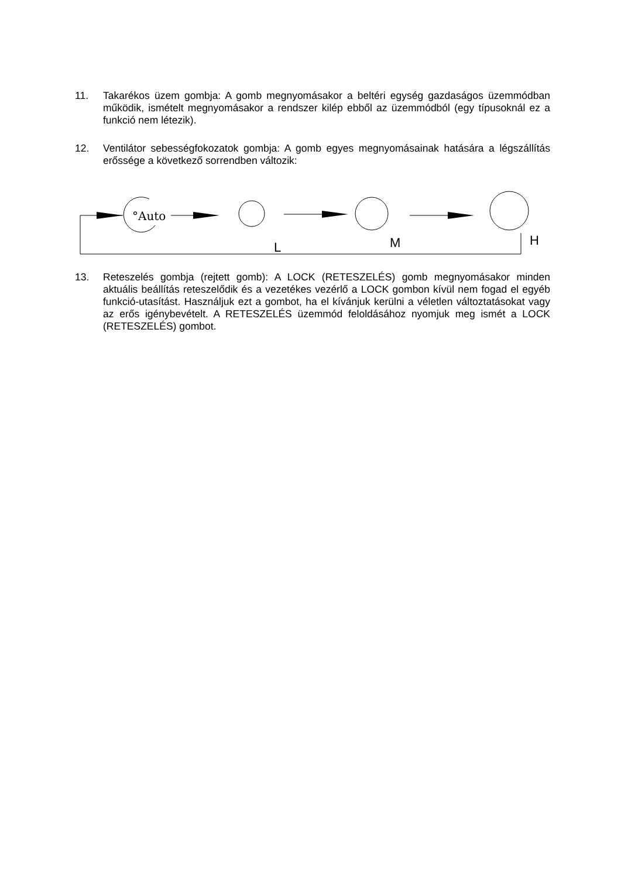11. Takarékos üzem gombja: A gomb megnyomásakor a beltéri egység gazdaságos üzemmódban működik, ismételt megnyomásakor a rendszer kilép ebből az üzemmódból (egy típusoknál ez a funkció nem létezik).
12. Ventilátor sebességfokozatok gombja: A gomb egyes megnyomásainak hatására a légszállítás erőssége a következő sorrendben változik:
°Auto
L
M
H
13. Reteszelés gombja (rejtett gomb): A LOCK (RETESZELÉS) gomb megnyomásakor minden aktuális beállítás reteszelődik és a vezetékes vezérlő a LOCK gombon kívül nem fogad el egyéb funkció-utasítást. Használjuk ezt a gombot, ha el kívánjuk kerülni a véletlen változtatásokat vagy az erős igénybevételt. A RETESZELÉS üzemmód feloldásához nyomjuk meg ismét a LOCK (RETESZELÉS) gombot.